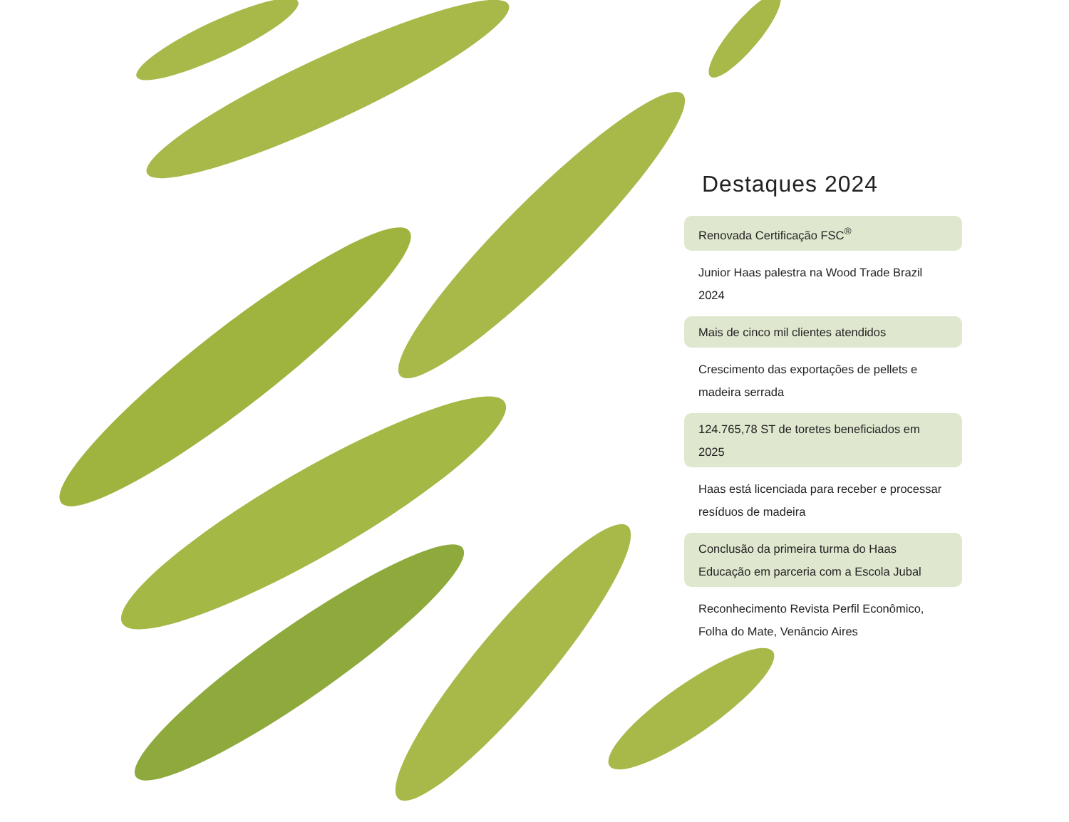Destaques 2024
Renovada Certificação FSC<sup>®</sup>
Junior Haas palestra na Wood Trade Brazil 2024
Mais de cinco mil clientes atendidos
Crescimento das exportações de pellets e madeira serrada
124.765,78 ST de toretes beneficiados em 2025
Haas está licenciada para receber e processar resíduos de madeira
Conclusão da primeira turma do Haas Educação em parceria com a Escola Jubal
Reconhecimento Revista Perfil Econômico, Folha do Mate, Venâncio Aires